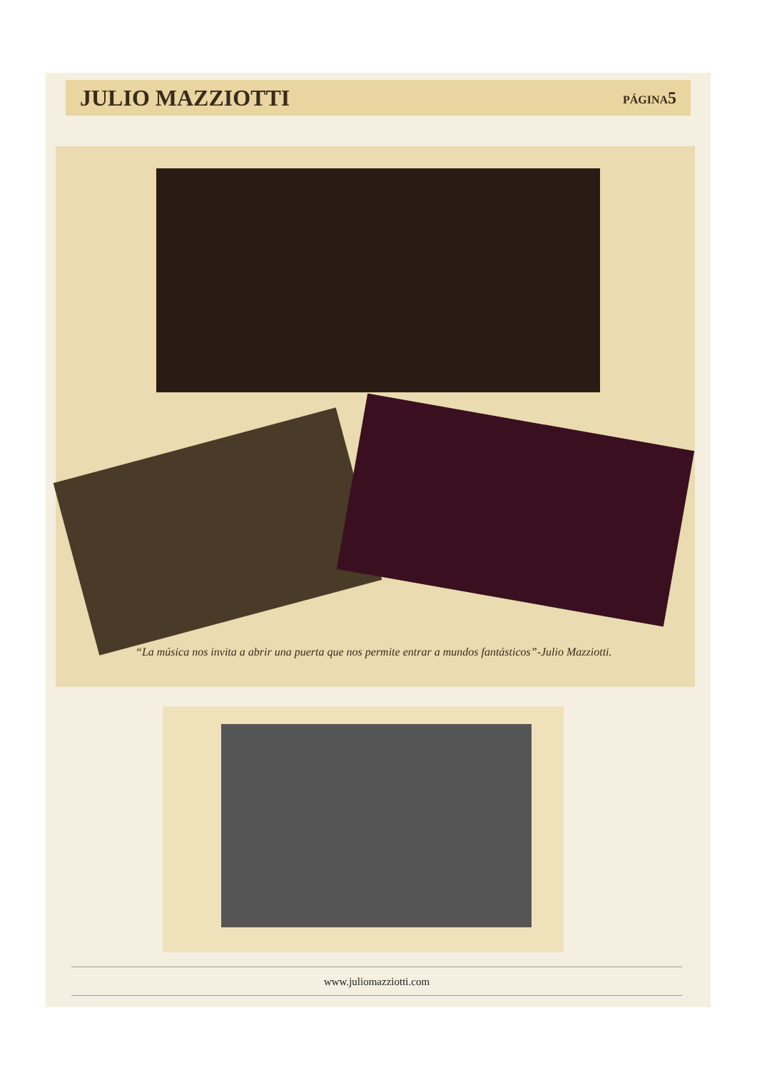JULIO MAZZIOTTI
PÁGINA5
“La música nos invita a abrir una puerta que nos permite entrar a mundos fantásticos”-Julio Mazziotti.
www.juliomazziotti.com